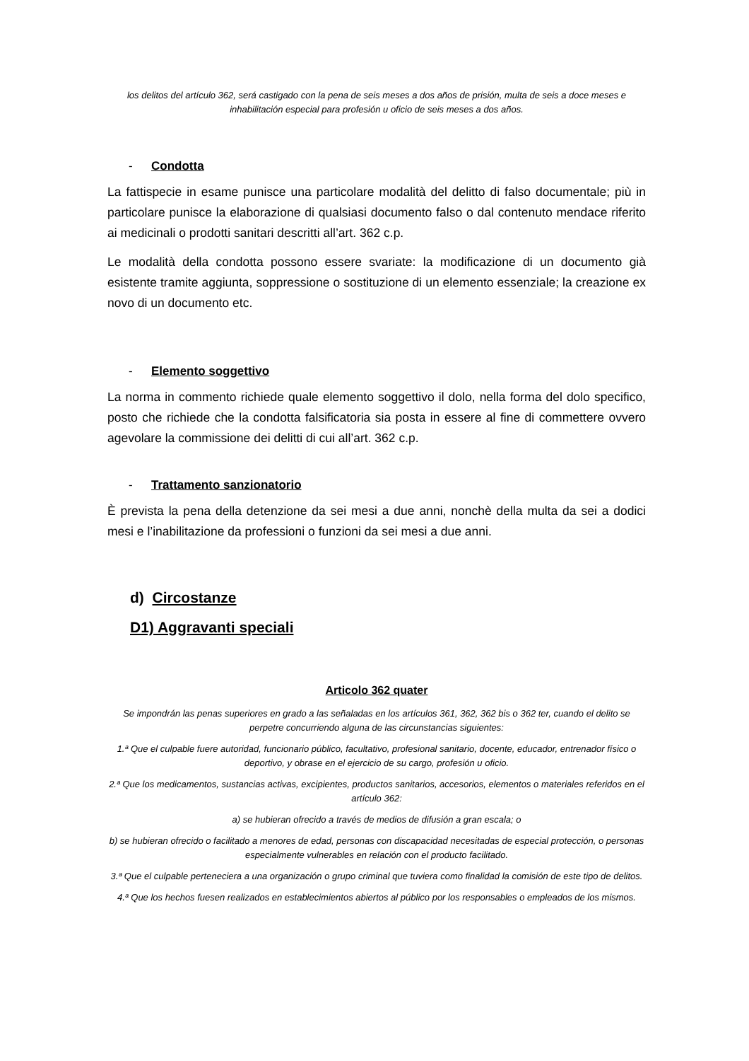los delitos del artículo 362, será castigado con la pena de seis meses a dos años de prisión, multa de seis a doce meses e inhabilitación especial para profesión u oficio de seis meses a dos años.
- Condotta
La fattispecie in esame punisce una particolare modalità del delitto di falso documentale; più in particolare punisce la elaborazione di qualsiasi documento falso o dal contenuto mendace riferito ai medicinali o prodotti sanitari descritti all’art. 362 c.p.
Le modalità della condotta possono essere svariate: la modificazione di un documento già esistente tramite aggiunta, soppressione o sostituzione di un elemento essenziale; la creazione ex novo di un documento etc.
- Elemento soggettivo
La norma in commento richiede quale elemento soggettivo il dolo, nella forma del dolo specifico, posto che richiede che la condotta falsificatoria sia posta in essere al fine di commettere ovvero agevolare la commissione dei delitti di cui all’art. 362 c.p.
- Trattamento sanzionatorio
È prevista la pena della detenzione da sei mesi a due anni, nonchè della multa da sei a dodici mesi e l’inabilitazione da professioni o funzioni da sei mesi a due anni.
d) Circostanze
D1) Aggravanti speciali
Articolo 362 quater
Se impondrán las penas superiores en grado a las señaladas en los artículos 361, 362, 362 bis o 362 ter, cuando el delito se perpetre concurriendo alguna de las circunstancias siguientes:
1.ª Que el culpable fuere autoridad, funcionario público, facultativo, profesional sanitario, docente, educador, entrenador físico o deportivo, y obrase en el ejercicio de su cargo, profesión u oficio.
2.ª Que los medicamentos, sustancias activas, excipientes, productos sanitarios, accesorios, elementos o materiales referidos en el artículo 362:
a) se hubieran ofrecido a través de medios de difusión a gran escala; o
b) se hubieran ofrecido o facilitado a menores de edad, personas con discapacidad necesitadas de especial protección, o personas especialmente vulnerables en relación con el producto facilitado.
3.ª Que el culpable perteneciera a una organización o grupo criminal que tuviera como finalidad la comisión de este tipo de delitos.
4.ª Que los hechos fuesen realizados en establecimientos abiertos al público por los responsables o empleados de los mismos.